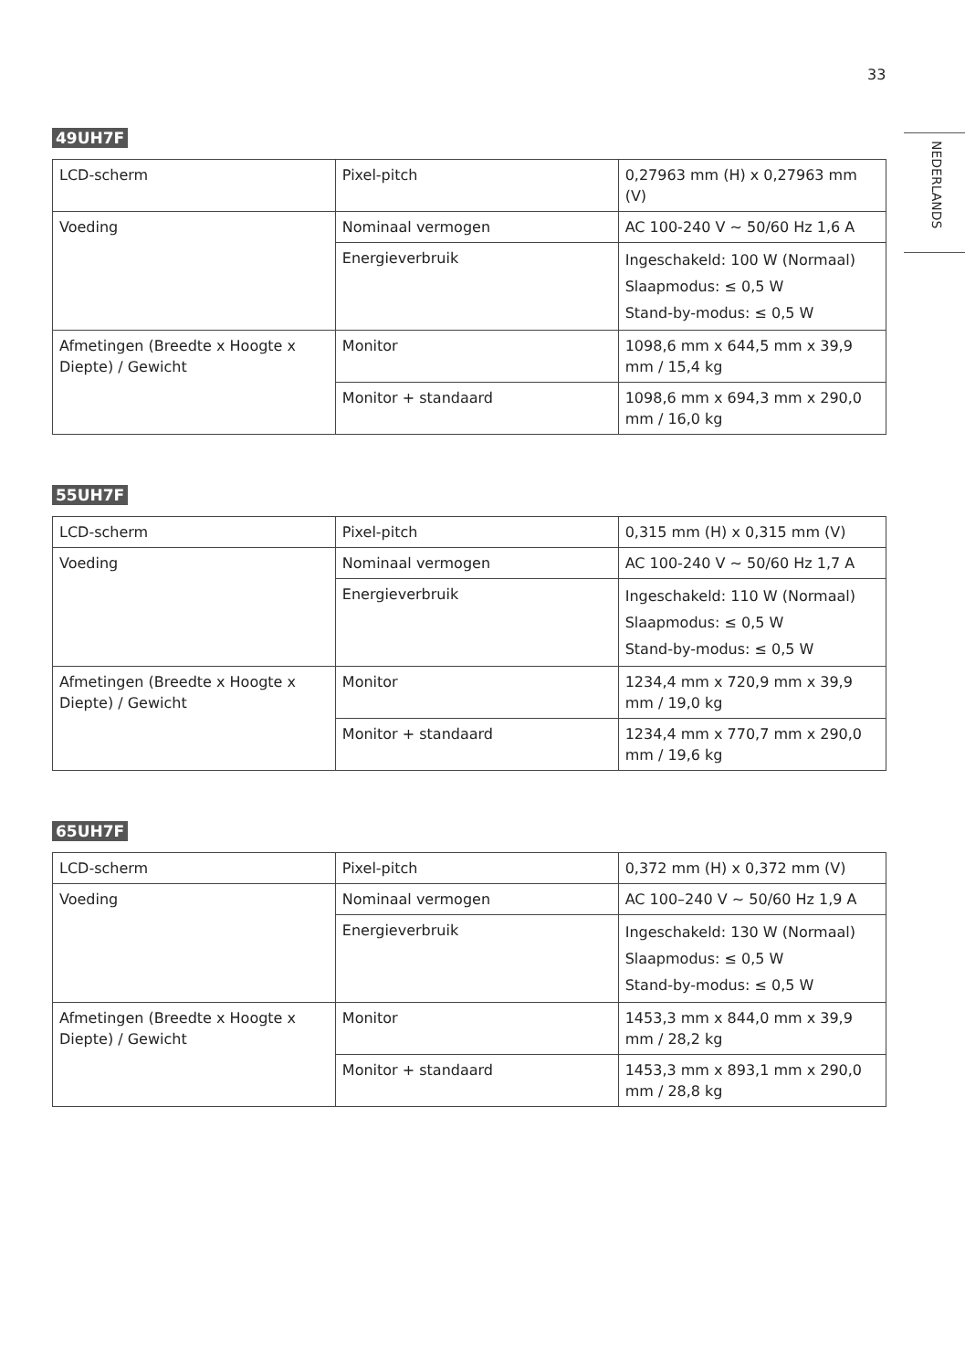33
NEDERLANDS
49UH7F
| LCD-scherm | Pixel-pitch | 0,27963 mm (H) x 0,27963 mm (V) |
| Voeding | Nominaal vermogen | AC 100-240 V ~ 50/60 Hz 1,6 A |
| | Energieverbruik | Ingeschakeld: 100 W (Normaal) Slaapmodus: ≤ 0,5 W Stand-by-modus: ≤ 0,5 W |
| Afmetingen (Breedte x Hoogte x Diepte) / Gewicht | Monitor | 1098,6 mm x 644,5 mm x 39,9 mm / 15,4 kg |
| | Monitor + standaard | 1098,6 mm x 694,3 mm x 290,0 mm / 16,0 kg |
55UH7F
| LCD-scherm | Pixel-pitch | 0,315 mm (H) x 0,315 mm (V) |
| Voeding | Nominaal vermogen | AC 100-240 V ~ 50/60 Hz 1,7 A |
| | Energieverbruik | Ingeschakeld: 110 W (Normaal) Slaapmodus: ≤ 0,5 W Stand-by-modus: ≤ 0,5 W |
| Afmetingen (Breedte x Hoogte x Diepte) / Gewicht | Monitor | 1234,4 mm x 720,9 mm x 39,9 mm / 19,0 kg |
| | Monitor + standaard | 1234,4 mm x 770,7 mm x 290,0 mm / 19,6 kg |
65UH7F
| LCD-scherm | Pixel-pitch | 0,372 mm (H) x 0,372 mm (V) |
| Voeding | Nominaal vermogen | AC 100–240 V ~ 50/60 Hz 1,9 A |
| | Energieverbruik | Ingeschakeld: 130 W (Normaal) Slaapmodus: ≤ 0,5 W Stand-by-modus: ≤ 0,5 W |
| Afmetingen (Breedte x Hoogte x Diepte) / Gewicht | Monitor | 1453,3 mm x 844,0 mm x 39,9 mm / 28,2 kg |
| | Monitor + standaard | 1453,3 mm x 893,1 mm x 290,0 mm / 28,8 kg |